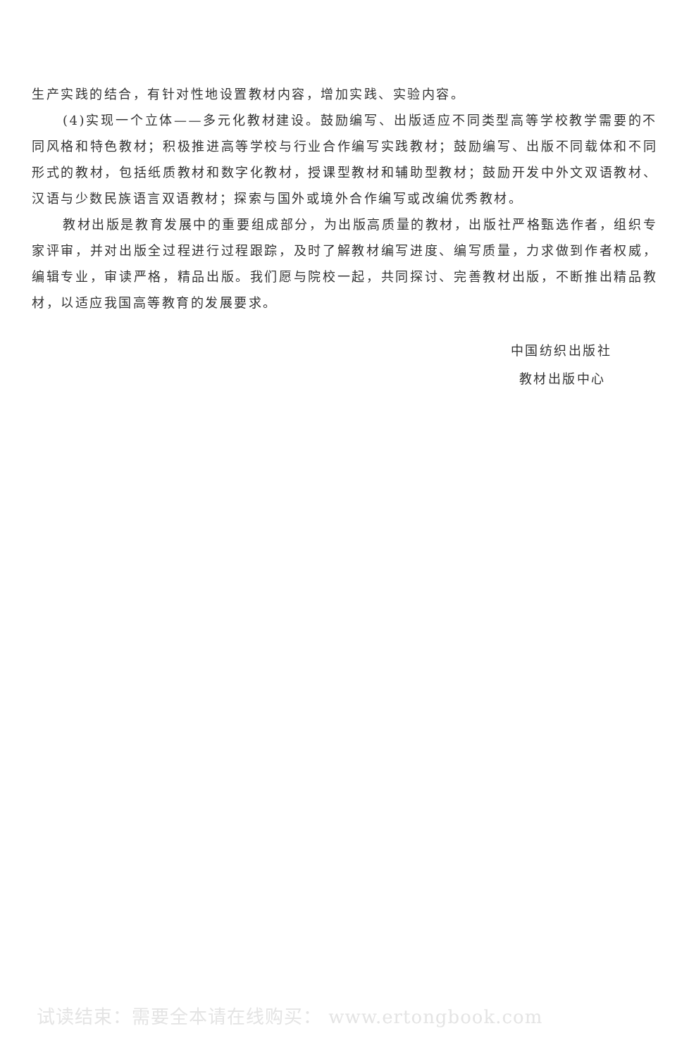生产实践的结合，有针对性地设置教材内容，增加实践、实验内容。
(4)实现一个立体——多元化教材建设。鼓励编写、出版适应不同类型高等学校教学需要的不同风格和特色教材；积极推进高等学校与行业合作编写实践教材；鼓励编写、出版不同载体和不同形式的教材，包括纸质教材和数字化教材，授课型教材和辅助型教材；鼓励开发中外文双语教材、汉语与少数民族语言双语教材；探索与国外或境外合作编写或改编优秀教材。
教材出版是教育发展中的重要组成部分，为出版高质量的教材，出版社严格甄选作者，组织专家评审，并对出版全过程进行过程跟踪，及时了解教材编写进度、编写质量，力求做到作者权威，编辑专业，审读严格，精品出版。我们愿与院校一起，共同探讨、完善教材出版，不断推出精品教材，以适应我国高等教育的发展要求。
中国纺织出版社
教材出版中心
试读结束：需要全本请在线购买： www.ertongbook.com